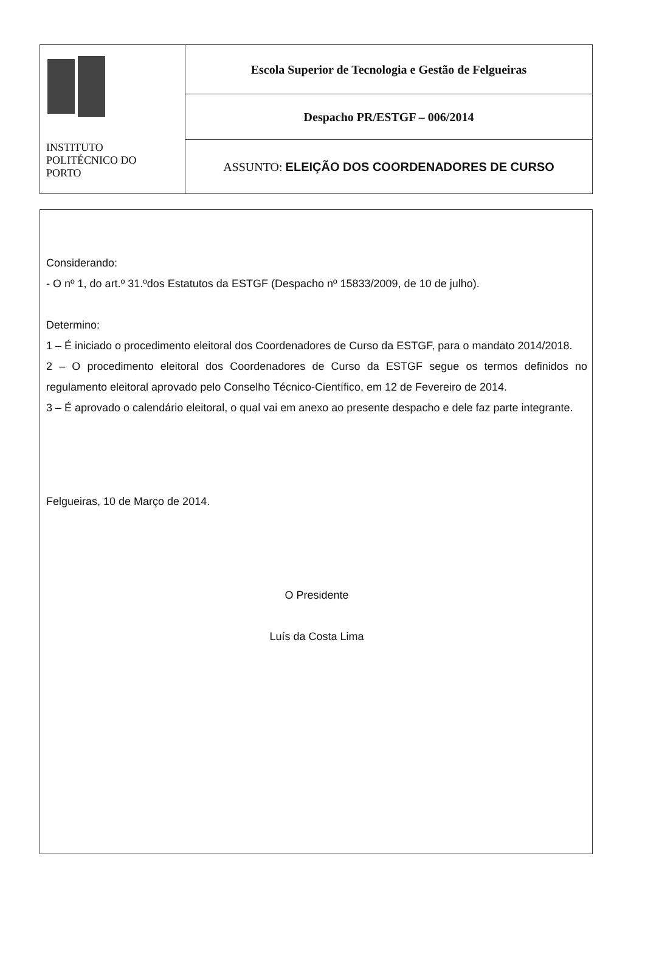| INSTITUTO POLITÉCNICO DO PORTO | Escola Superior de Tecnologia e Gestão de Felgueiras |
| | Despacho PR/ESTGF – 006/2014 |
| | ASSUNTO: ELEIÇÃO DOS COORDENADORES DE CURSO |
Considerando:
- O nº 1, do art.º 31.ºdos Estatutos da ESTGF (Despacho nº 15833/2009, de 10 de julho).
Determino:
1 – É iniciado o procedimento eleitoral dos Coordenadores de Curso da ESTGF, para o mandato 2014/2018.
2 – O procedimento eleitoral dos Coordenadores de Curso da ESTGF segue os termos definidos no regulamento eleitoral aprovado pelo Conselho Técnico-Científico, em 12 de Fevereiro de 2014.
3 – É aprovado o calendário eleitoral, o qual vai em anexo ao presente despacho e dele faz parte integrante.
Felgueiras, 10 de Março de 2014.
O Presidente
Luís da Costa Lima